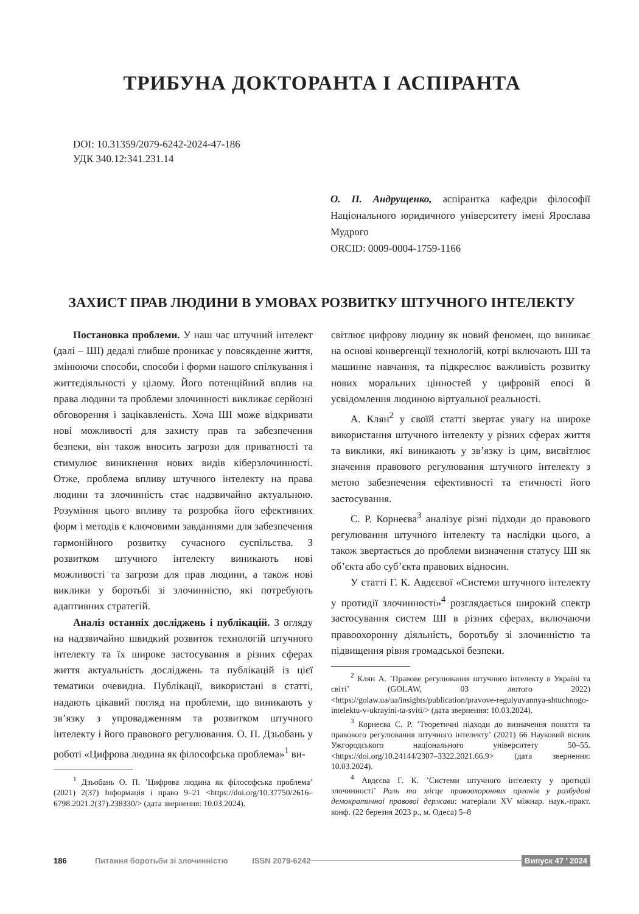ТРИБУНА ДОКТОРАНТА І АСПІРАНТА
DOI: 10.31359/2079-6242-2024-47-186
УДК 340.12:341.231.14
О. П. Андрущенко, аспірантка кафедри філософії Національного юридичного університету імені Ярослава Мудрого
ORCID: 0009-0004-1759-1166
ЗАХИСТ ПРАВ ЛЮДИНИ В УМОВАХ РОЗВИТКУ ШТУЧНОГО ІНТЕЛЕКТУ
Постановка проблеми. У наш час штучний інтелект (далі – ШІ) дедалі глибше проникає у повсякденне життя, змінюючи способи, способи і форми нашого спілкування і життєдіяльності у цілому. Його потенційний вплив на права людини та проблеми злочинності викликає серйозні обговорення і зацікавленість. Хоча ШІ може відкривати нові можливості для захисту прав та забезпечення безпеки, він також вносить загрози для приватності та стимулює виникнення нових видів кіберзлочинності. Отже, проблема впливу штучного інтелекту на права людини та злочинність стає надзвичайно актуальною. Розуміння цього впливу та розробка його ефективних форм і методів є ключовими завданнями для забезпечення гармонійного розвитку сучасного суспільства. З розвитком штучного інтелекту виникають нові можливості та загрози для прав людини, а також нові виклики у боротьбі зі злочинністю, які потребують адаптивних стратегій.
Аналіз останніх досліджень і публікацій. З огляду на надзвичайно швидкий розвиток технологій штучного інтелекту та їх широке застосування в різних сферах життя актуальність досліджень та публікацій із цієї тематики очевидна. Публікації, використані в статті, надають цікавий погляд на проблеми, що виникають у зв’язку з упровадженням та розвитком штучного інтелекту і його правового регулювання. О. П. Дзьобань у роботі «Цифрова людина як філософська проблема»<sup>1</sup> ви-
<sup>1</sup> Дзьобань О. П. ’Цифрова людина як філософська проблема’ (2021) 2(37) Інформація і право 9–21 <https://doi.org/10.37750/2616–6798.2021.2(37).238330/> (дата звернення: 10.03.2024).
світлює цифрову людину як новий феномен, що виникає на основі конвергенції технологій, котрі включають ШІ та машинне навчання, та підкреслює важливість розвитку нових моральних цінностей у цифровій епосі й усвідомлення людиною віртуальної реальності.
А. Клян<sup>2</sup> у своїй статті звертає увагу на широке використання штучного інтелекту у різних сферах життя та виклики, які виникають у зв’язку із цим, висвітлює значення правового регулювання штучного інтелекту з метою забезпечення ефективності та етичності його застосування.
С. Р. Корнеєва<sup>3</sup> аналізує різні підходи до правового регулювання штучного інтелекту та наслідки цього, а також звертається до проблеми визначення статусу ШІ як об’єкта або суб’єкта правових відносин.
У статті Г. К. Авдєєвої «Системи штучного інтелекту у протидії злочинності»<sup>4</sup> розглядається широкий спектр застосування систем ШІ в різних сферах, включаючи правоохоронну діяльність, боротьбу зі злочинністю та підвищення рівня громадської безпеки.
<sup>2</sup> Клян А. ’Правове регулювання штучного інтелекту в Україні та світі’ (GOLAW, 03 лютого 2022) <https://golaw.ua/ua/insights/publication/pravove-regulyuvannya-shtuchnogo-intelektu-v-ukrayini-ta-sviti/> (дата звернення: 10.03.2024).
<sup>3</sup> Корнеєва С. Р. ’Теоретичні підходи до визначення поняття та правового регулювання штучного інтелекту’ (2021) 66 Науковий вісник Ужгородського національного університету 50–55. <https://doi.org/10.24144/2307–3322.2021.66.9> (дата звернення: 10.03.2024).
<sup>4</sup> Авдєєва Г. К. ’Системи штучного інтелекту у протидії злочинності’ Роль та місце правоохоронних органів у розбудові демократичної правової держави: матеріали XV міжнар. наук.-практ. конф. (22 березня 2023 р., м. Одеса) 5–8
186 Питання боротьби зі злочинністю ISSN 2079-6242 Випуск 47 ’ 2024